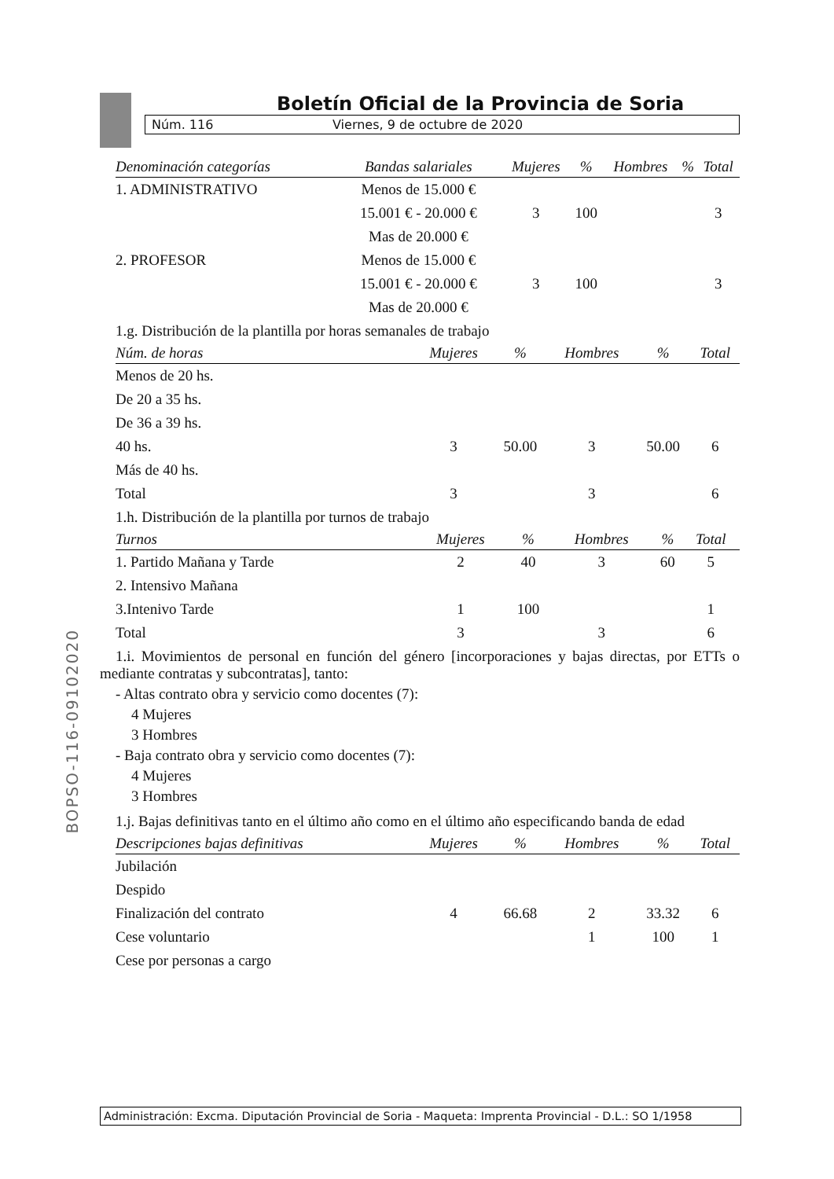Boletín Oficial de la Provincia de Soria
Núm. 116 Viernes, 9 de octubre de 2020
| Denominación categorías | Bandas salariales | Mujeres | % | Hombres | % | Total |
| --- | --- | --- | --- | --- | --- | --- |
| 1. ADMINISTRATIVO | Menos de 15.000 € | | | | | |
| | 15.001 € - 20.000 € | 3 | 100 | | | 3 |
| | Mas de 20.000 € | | | | | |
| 2. PROFESOR | Menos de 15.000 € | | | | | |
| | 15.001 € - 20.000 € | 3 | 100 | | | 3 |
| | Mas de 20.000 € | | | | | |
1.g. Distribución de la plantilla por horas semanales de trabajo
| Núm. de horas | Mujeres | % | Hombres | % | Total |
| --- | --- | --- | --- | --- | --- |
| Menos de 20 hs. | | | | | |
| De 20 a 35 hs. | | | | | |
| De 36 a 39 hs. | | | | | |
| 40 hs. | 3 | 50.00 | 3 | 50.00 | 6 |
| Más de 40 hs. | | | | | |
| Total | 3 | | 3 | | 6 |
1.h. Distribución de la plantilla por turnos de trabajo
| Turnos | Mujeres | % | Hombres | % | Total |
| --- | --- | --- | --- | --- | --- |
| 1. Partido Mañana y Tarde | 2 | 40 | 3 | 60 | 5 |
| 2. Intensivo Mañana | | | | | |
| 3.Intenivo Tarde | 1 | 100 | | | 1 |
| Total | 3 | | 3 | | 6 |
1.i. Movimientos de personal en función del género [incorporaciones y bajas directas, por ETTs o mediante contratas y subcontratas], tanto:
- Altas contrato obra y servicio como docentes (7):
4 Mujeres
3 Hombres
- Baja contrato obra y servicio como docentes (7):
4 Mujeres
3 Hombres
1.j. Bajas definitivas tanto en el último año como en el último año especificando banda de edad
| Descripciones bajas definitivas | Mujeres | % | Hombres | % | Total |
| --- | --- | --- | --- | --- | --- |
| Jubilación | | | | | |
| Despido | | | | | |
| Finalización del contrato | 4 | 66.68 | 2 | 33.32 | 6 |
| Cese voluntario | | | 1 | 100 | 1 |
| Cese por personas a cargo | | | | | |
BOPSO-116-09102020
Administración: Excma. Diputación Provincial de Soria - Maqueta: Imprenta Provincial - D.L.: SO 1/1958